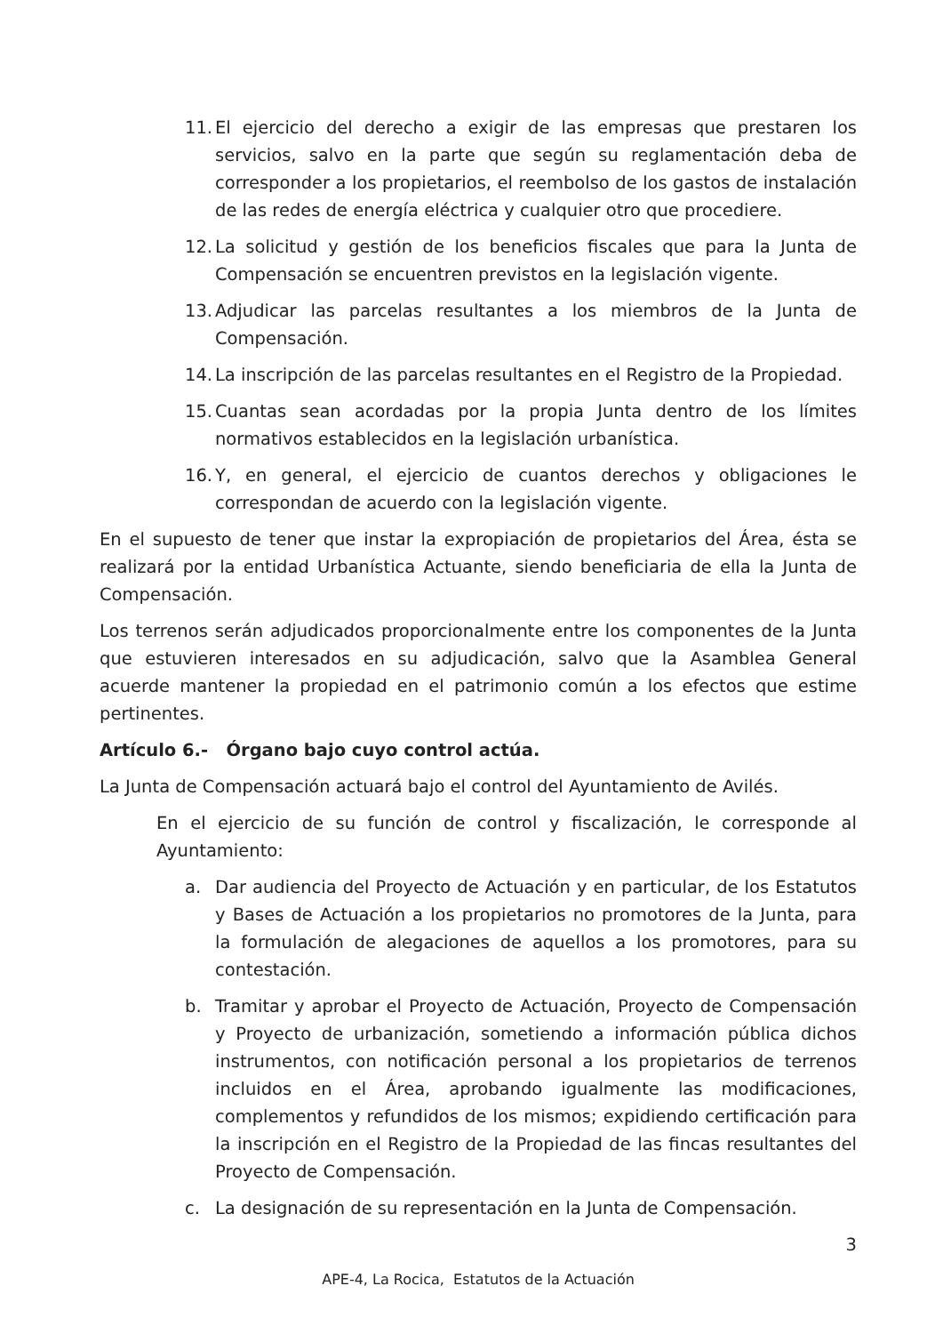11.
El ejercicio del derecho a exigir de las empresas que prestaren los servicios, salvo en la parte que según su reglamentación deba de corresponder a los propietarios, el reembolso de los gastos de instalación de las redes de energía eléctrica y cualquier otro que procediere.
12.
La solicitud y gestión de los beneficios fiscales que para la Junta de Compensación se encuentren previstos en la legislación vigente.
13.
Adjudicar las parcelas resultantes a los miembros de la Junta de Compensación.
14.
La inscripción de las parcelas resultantes en el Registro de la Propiedad.
15.
Cuantas sean acordadas por la propia Junta dentro de los límites normativos establecidos en la legislación urbanística.
16.
Y, en general, el ejercicio de cuantos derechos y obligaciones le correspondan de acuerdo con la legislación vigente.
En el supuesto de tener que instar la expropiación de propietarios del Área, ésta se realizará por la entidad Urbanística Actuante, siendo beneficiaria de ella la Junta de Compensación.
Los terrenos serán adjudicados proporcionalmente entre los componentes de la Junta que estuvieren interesados en su adjudicación, salvo que la Asamblea General acuerde mantener la propiedad en el patrimonio común a los efectos que estime pertinentes.
Artículo 6.- Órgano bajo cuyo control actúa.
La Junta de Compensación actuará bajo el control del Ayuntamiento de Avilés.
En el ejercicio de su función de control y fiscalización, le corresponde al Ayuntamiento:
a. Dar audiencia del Proyecto de Actuación y en particular, de los Estatutos y Bases de Actuación a los propietarios no promotores de la Junta, para la formulación de alegaciones de aquellos a los promotores, para su contestación.
b. Tramitar y aprobar el Proyecto de Actuación, Proyecto de Compensación y Proyecto de urbanización, sometiendo a información pública dichos instrumentos, con notificación personal a los propietarios de terrenos incluidos en el Área, aprobando igualmente las modificaciones, complementos y refundidos de los mismos; expidiendo certificación para la inscripción en el Registro de la Propiedad de las fincas resultantes del Proyecto de Compensación.
c. La designación de su representación en la Junta de Compensación.
3
APE-4, La Rocica, Estatutos de la Actuación